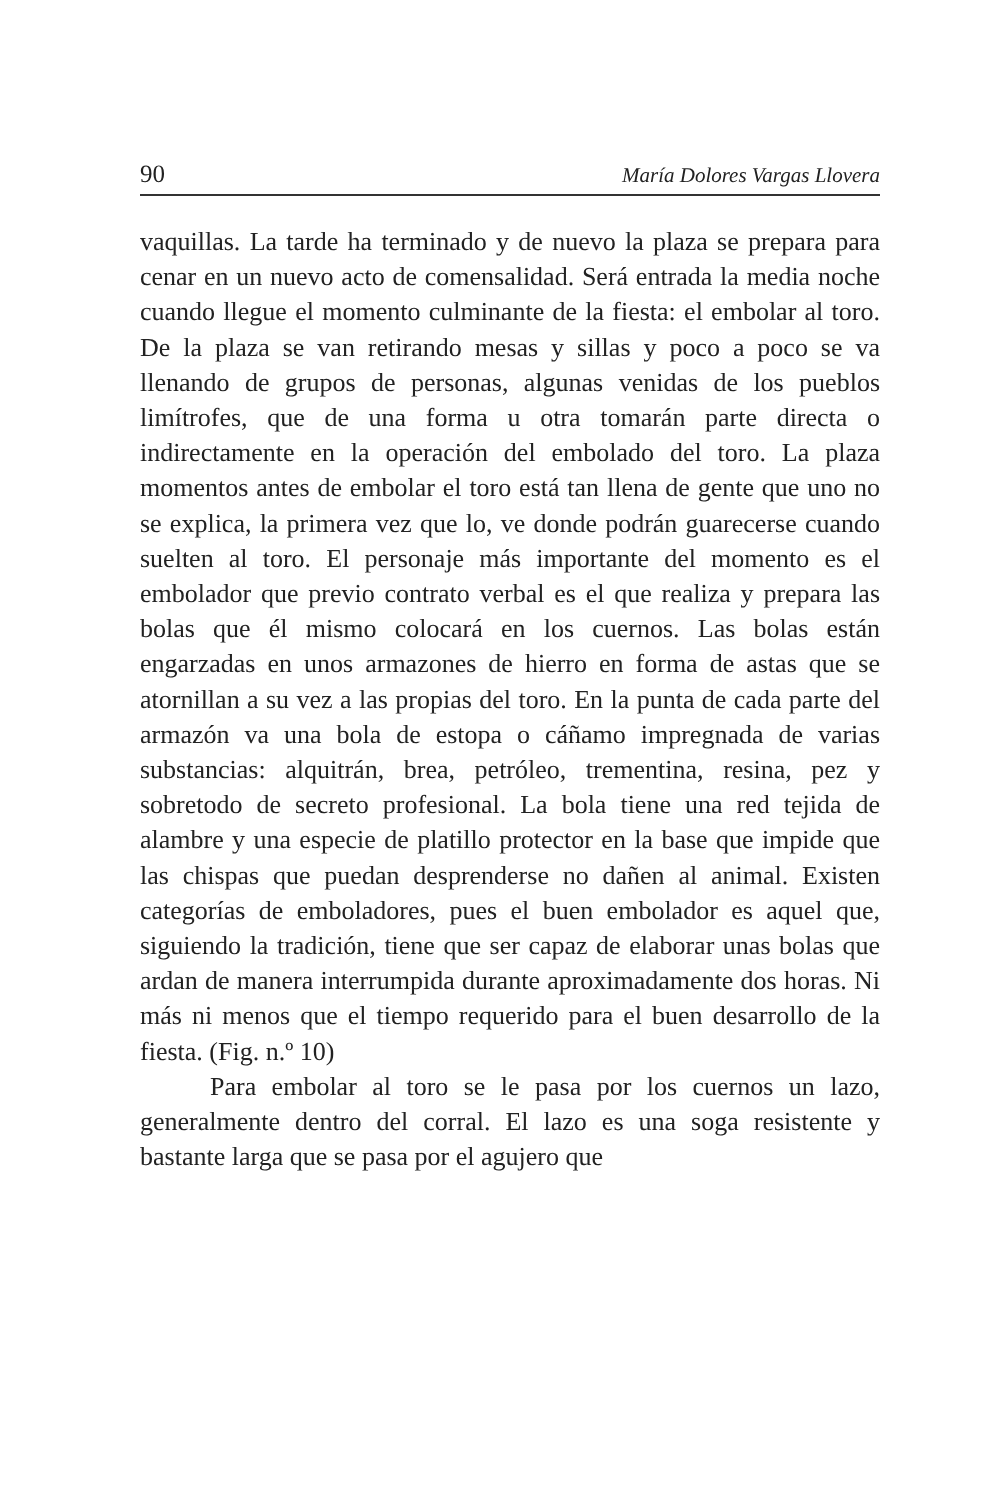90 María Dolores Vargas Llovera
vaquillas. La tarde ha terminado y de nuevo la plaza se prepara para cenar en un nuevo acto de comensalidad. Será entrada la media noche cuando llegue el momento culminante de la fiesta: el embolar al toro. De la plaza se van retirando mesas y sillas y poco a poco se va llenando de grupos de personas, algunas venidas de los pueblos limítrofes, que de una forma u otra tomarán parte directa o indirectamente en la operación del embolado del toro. La plaza momentos antes de embolar el toro está tan llena de gente que uno no se explica, la primera vez que lo, ve donde podrán guarecerse cuando suelten al toro. El personaje más importante del momento es el embolador que previo contrato verbal es el que realiza y prepara las bolas que él mismo colocará en los cuernos. Las bolas están engarzadas en unos armazones de hierro en forma de astas que se atornillan a su vez a las propias del toro. En la punta de cada parte del armazón va una bola de estopa o cáñamo impregnada de varias substancias: alquitrán, brea, petróleo, trementina, resina, pez y sobretodo de secreto profesional. La bola tiene una red tejida de alambre y una especie de platillo protector en la base que impide que las chispas que puedan desprenderse no dañen al animal. Existen categorías de emboladores, pues el buen embolador es aquel que, siguiendo la tradición, tiene que ser capaz de elaborar unas bolas que ardan de manera interrumpida durante aproximadamente dos horas. Ni más ni menos que el tiempo requerido para el buen desarrollo de la fiesta. (Fig. n.º 10)
Para embolar al toro se le pasa por los cuernos un lazo, generalmente dentro del corral. El lazo es una soga resistente y bastante larga que se pasa por el agujero que